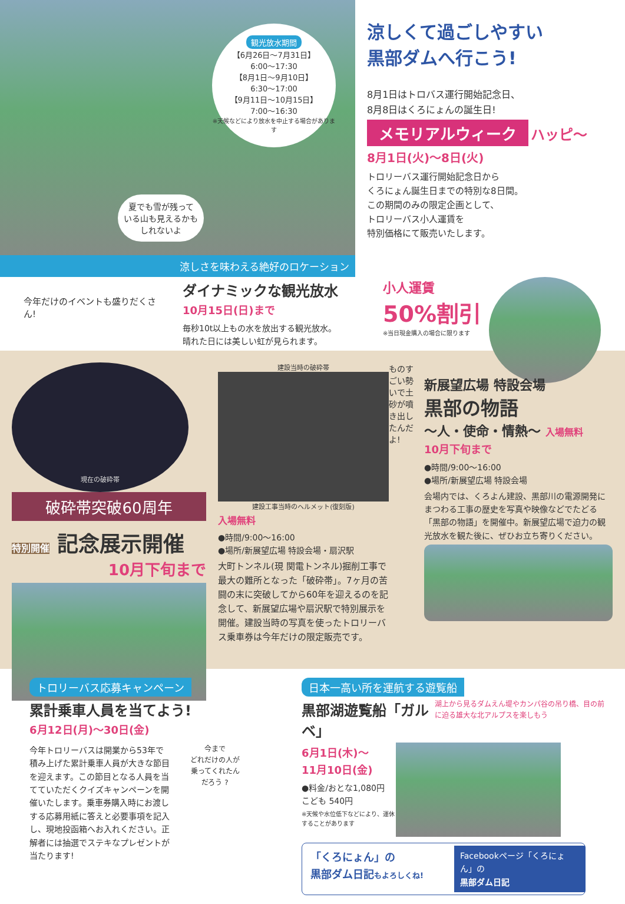観光放水期間
【6月26日〜7月31日】
6:00〜17:30
【8月1日〜9月10日】
6:30〜17:00
【9月11日〜10月15日】
7:00〜16:30
※天候などにより放水を中止する場合があります
夏でも雪が残って
いる山も見えるかも
しれないよ
涼しさを味わえる絶好のロケーション
涼しくて過ごしやすい
黒部ダムへ行こう!
8月1日はトロバス運行開始記念日、
8月8日はくろにょんの誕生日!
メモリアルウィーク
ハッピ〜
8月1日(火)〜8日(火)
トロリーバス運行開始記念日から
くろにょん誕生日までの特別な8日間。
この期間のみの限定企画として、
トロリーバス小人運賃を
特別価格にて販売いたします。
今年だけのイベントも盛りだくさん!
ダイナミックな観光放水
10月15日(日)まで
毎秒10t以上もの水を放出する観光放水。
晴れた日には美しい虹が見られます。
小人運賃
50%割引
※当日現金購入の場合に限ります
現在の破砕帯
破砕帯突破60周年
特別開催 記念展示開催
10月下旬まで
建設当時の破砕帯
建設工事当時のヘルメット(復刻版)
入場無料
●時間/9:00〜16:00
●場所/新展望広場 特設会場・扇沢駅
大町トンネル(現 関電トンネル)掘削工事で最大の難所となった「破砕帯」。7ヶ月の苦闘の末に突破してから60年を迎えるのを記念して、新展望広場や扇沢駅で特別展示を開催。建設当時の写真を使ったトロリーバス乗車券は今年だけの限定販売です。
ものすごい勢いで土砂が噴き出したんだよ!
新展望広場 特設会場
黒部の物語
〜人・使命・情熱〜 入場無料
10月下旬まで
●時間/9:00〜16:00
●場所/新展望広場 特設会場
会場内では、くろよん建設、黒部川の電源開発にまつわる工事の歴史を写真や映像などでたどる「黒部の物語」を開催中。新展望広場で迫力の観光放水を観た後に、ぜひお立ち寄りください。
トロリーバス応募キャンペーン
累計乗車人員を当てよう!
6月12日(月)〜30日(金)
今年トロリーバスは開業から53年で積み上げた累計乗車人員が大きな節目を迎えます。この節目となる人員を当てていただくクイズキャンペーンを開催いたします。乗車券購入時にお渡しする応募用紙に答えと必要事項を記入し、現地投函箱へお入れください。正解者には抽選でステキなプレゼントが当たります!
今まで
どれだけの人が
乗ってくれたん
だろう ?
日本一高い所を運航する遊覧船
黒部湖遊覧船「ガルベ」
湖上から見るダムえん堤やカンパ谷の吊り橋、目の前に迫る雄大な北アルプスを楽しもう
6月1日(木)〜
11月10日(金)
●料金/おとな1,080円
こども 540円
※天候や水位低下などにより、運休することがあります
「くろにょん」の
黒部ダム日記もよろしくね!
Facebookページ「くろにょん」の
黒部ダム日記